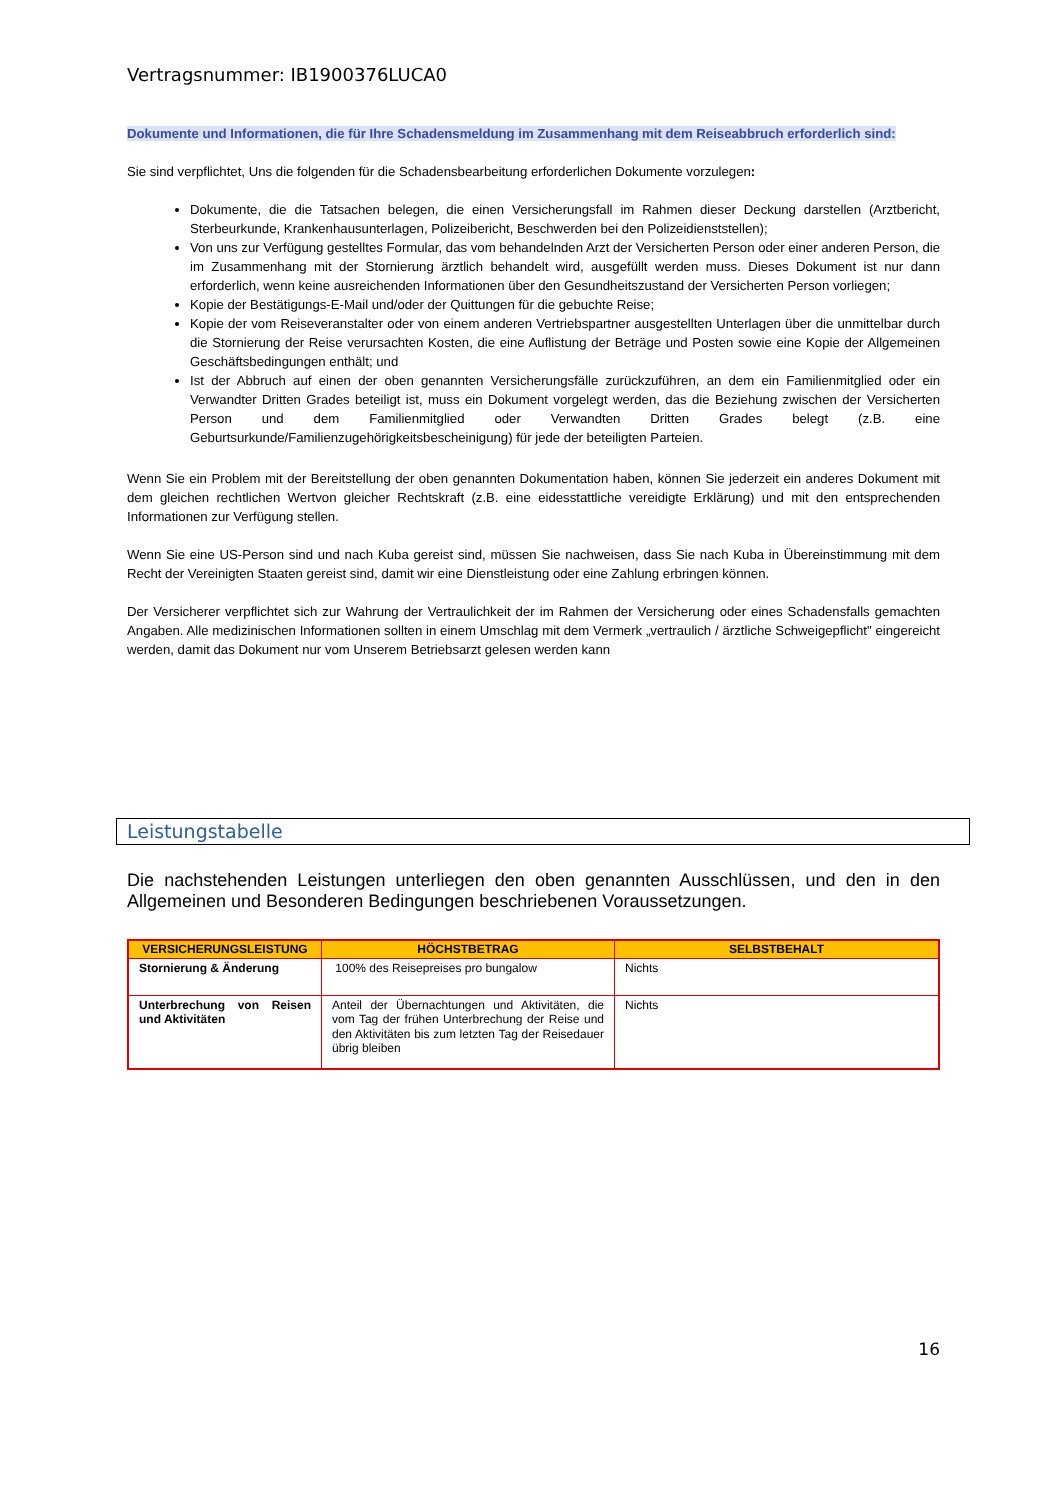Vertragsnummer: IB1900376LUCA0
Dokumente und Informationen, die für Ihre Schadensmeldung im Zusammenhang mit dem Reiseabbruch erforderlich sind:
Sie sind verpflichtet, Uns die folgenden für die Schadensbearbeitung erforderlichen Dokumente vorzulegen:
Dokumente, die die Tatsachen belegen, die einen Versicherungsfall im Rahmen dieser Deckung darstellen (Arztbericht, Sterbeurkunde, Krankenhausunterlagen, Polizeibericht, Beschwerden bei den Polizeidienststellen);
Von uns zur Verfügung gestelltes Formular, das vom behandelnden Arzt der Versicherten Person oder einer anderen Person, die im Zusammenhang mit der Stornierung ärztlich behandelt wird, ausgefüllt werden muss. Dieses Dokument ist nur dann erforderlich, wenn keine ausreichenden Informationen über den Gesundheitszustand der Versicherten Person vorliegen;
Kopie der Bestätigungs-E-Mail und/oder der Quittungen für die gebuchte Reise;
Kopie der vom Reiseveranstalter oder von einem anderen Vertriebspartner ausgestellten Unterlagen über die unmittelbar durch die Stornierung der Reise verursachten Kosten, die eine Auflistung der Beträge und Posten sowie eine Kopie der Allgemeinen Geschäftsbedingungen enthält; und
Ist der Abbruch auf einen der oben genannten Versicherungsfälle zurückzuführen, an dem ein Familienmitglied oder ein Verwandter Dritten Grades beteiligt ist, muss ein Dokument vorgelegt werden, das die Beziehung zwischen der Versicherten Person und dem Familienmitglied oder Verwandten Dritten Grades belegt (z.B. eine Geburtsurkunde/Familienzugehörigkeitsbescheinigung) für jede der beteiligten Parteien.
Wenn Sie ein Problem mit der Bereitstellung der oben genannten Dokumentation haben, können Sie jederzeit ein anderes Dokument mit dem gleichen rechtlichen Wertvon gleicher Rechtskraft (z.B. eine eidesstattliche vereidigte Erklärung) und mit den entsprechenden Informationen zur Verfügung stellen.
Wenn Sie eine US-Person sind und nach Kuba gereist sind, müssen Sie nachweisen, dass Sie nach Kuba in Übereinstimmung mit dem Recht der Vereinigten Staaten gereist sind, damit wir eine Dienstleistung oder eine Zahlung erbringen können.
Der Versicherer verpflichtet sich zur Wahrung der Vertraulichkeit der im Rahmen der Versicherung oder eines Schadensfalls gemachten Angaben. Alle medizinischen Informationen sollten in einem Umschlag mit dem Vermerk „vertraulich / ärztliche Schweigepflicht" eingereicht werden, damit das Dokument nur vom Unserem Betriebsarzt gelesen werden kann
Leistungstabelle
Die nachstehenden Leistungen unterliegen den oben genannten Ausschlüssen, und den in den Allgemeinen und Besonderen Bedingungen beschriebenen Voraussetzungen.
| VERSICHERUNGSLEISTUNG | HÖCHSTBETRAG | SELBSTBEHALT |
| --- | --- | --- |
| Stornierung & Änderung | 100% des Reisepreises pro bungalow | Nichts |
| Unterbrechung von Reisen und Aktivitäten | Anteil der Übernachtungen und Aktivitäten, die vom Tag der frühen Unterbrechung der Reise und den Aktivitäten bis zum letzten Tag der Reisedauer übrig bleiben | Nichts |
16